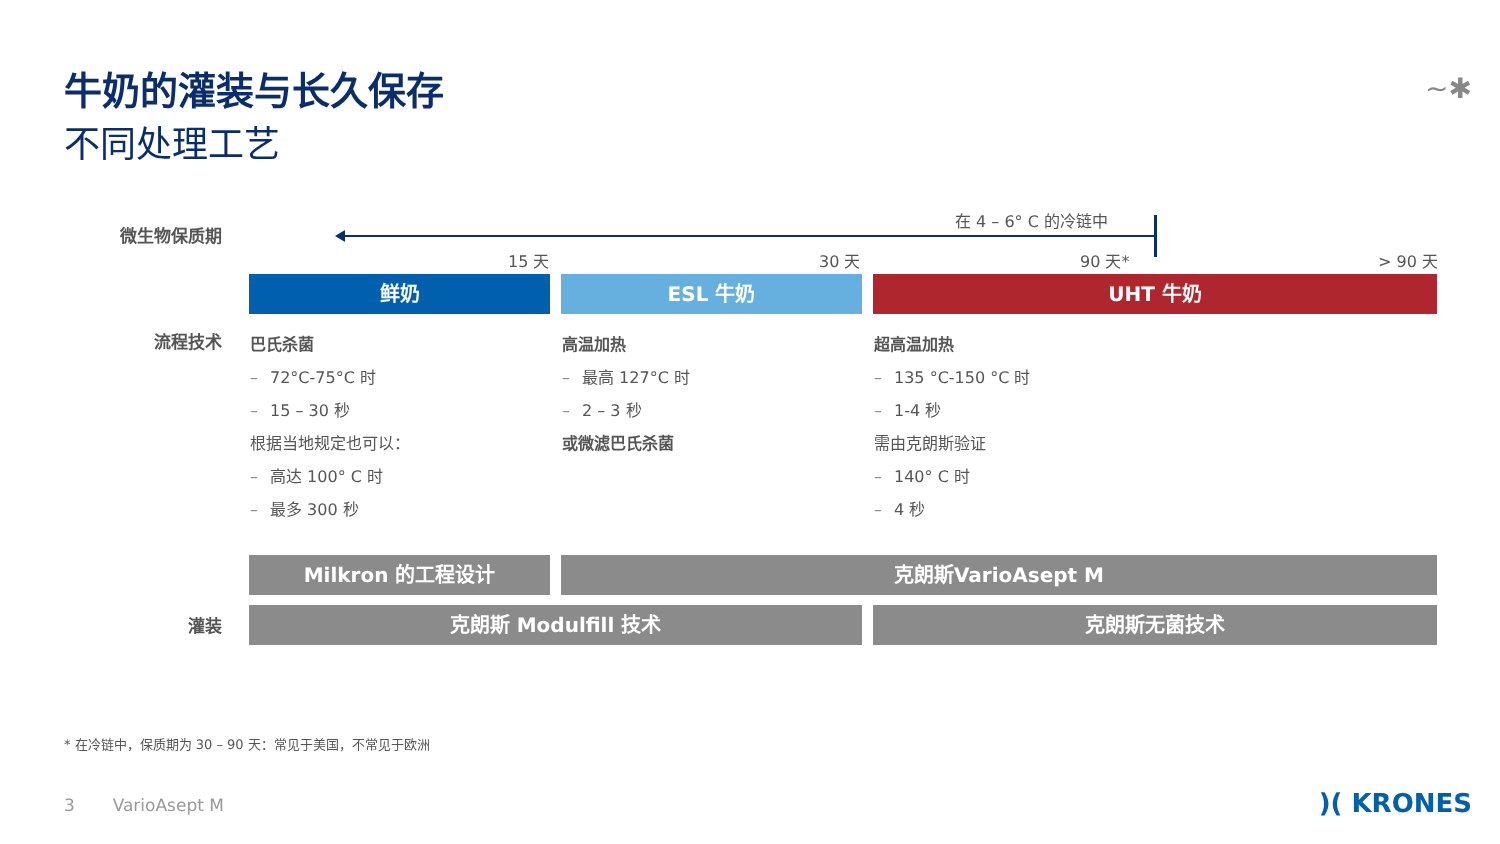牛奶的灌装与长久保存
不同处理工艺
~✱
微生物保质期
在 4 – 6° C 的冷链中
15 天 30 天 90 天* > 90 天
鲜奶 ESL 牛奶 UHT 牛奶
流程技术
巴氏杀菌
– 72°C-75°C 时
– 15 – 30 秒
根据当地规定也可以：
– 高达 100° C 时
– 最多 300 秒
高温加热
– 最高 127°C 时
– 2 – 3 秒
或微滤巴氏杀菌
超高温加热
– 135 °C-150 °C 时
– 1-4 秒
需由克朗斯验证
– 140° C 时
– 4 秒
Milkron 的工程设计 克朗斯VarioAsept M
灌装 克朗斯 Modulfill 技术 克朗斯无菌技术
* 在冷链中，保质期为 30 – 90 天：常见于美国，不常见于欧洲
3 VarioAsept M )( KRONES